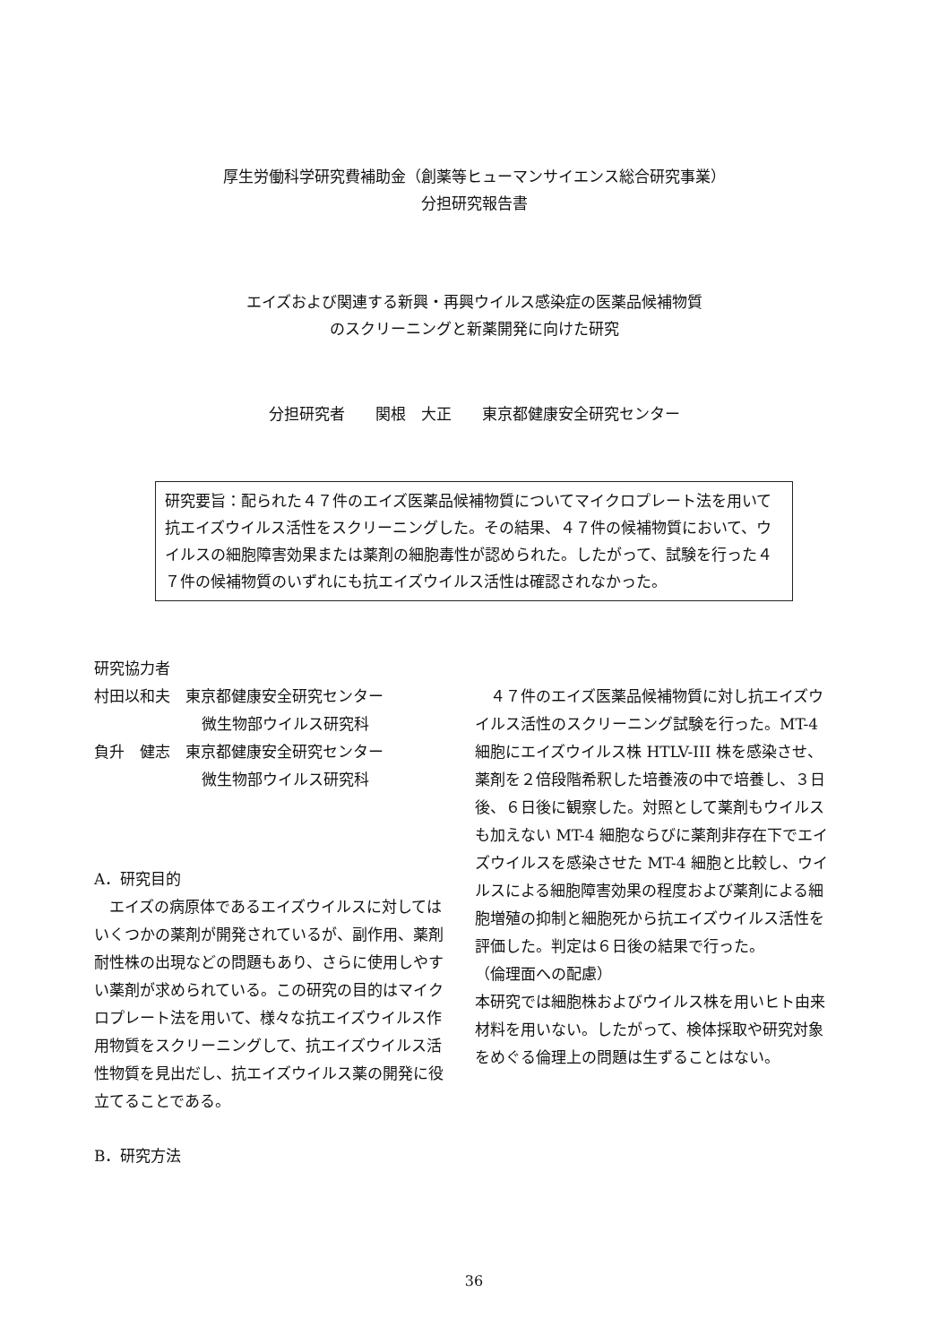厚生労働科学研究費補助金（創薬等ヒューマンサイエンス総合研究事業）
分担研究報告書
エイズおよび関連する新興・再興ウイルス感染症の医薬品候補物質
のスクリーニングと新薬開発に向けた研究
分担研究者　　関根　大正　　東京都健康安全研究センター
研究要旨：配られた４７件のエイズ医薬品候補物質についてマイクロプレート法を用いて抗エイズウイルス活性をスクリーニングした。その結果、４７件の候補物質において、ウイルスの細胞障害効果または薬剤の細胞毒性が認められた。したがって、試験を行った４７件の候補物質のいずれにも抗エイズウイルス活性は確認されなかった。
研究協力者
村田以和夫　東京都健康安全研究センター
微生物部ウイルス研究科
負升　健志　東京都健康安全研究センター
微生物部ウイルス研究科
A．研究目的
　エイズの病原体であるエイズウイルスに対してはいくつかの薬剤が開発されているが、副作用、薬剤耐性株の出現などの問題もあり、さらに使用しやすい薬剤が求められている。この研究の目的はマイクロプレート法を用いて、様々な抗エイズウイルス作用物質をスクリーニングして、抗エイズウイルス活性物質を見出だし、抗エイズウイルス薬の開発に役立てることである。
B．研究方法
　４７件のエイズ医薬品候補物質に対し抗エイズウイルス活性のスクリーニング試験を行った。MT-4 細胞にエイズウイルス株 HTLV-III 株を感染させ、薬剤を２倍段階希釈した培養液の中で培養し、３日後、６日後に観察した。対照として薬剤もウイルスも加えない MT-4 細胞ならびに薬剤非存在下でエイズウイルスを感染させた MT-4 細胞と比較し、ウイルスによる細胞障害効果の程度および薬剤による細胞増殖の抑制と細胞死から抗エイズウイルス活性を評価した。判定は６日後の結果で行った。
（倫理面への配慮）
本研究では細胞株およびウイルス株を用いヒト由来材料を用いない。したがって、検体採取や研究対象をめぐる倫理上の問題は生ずることはない。
36